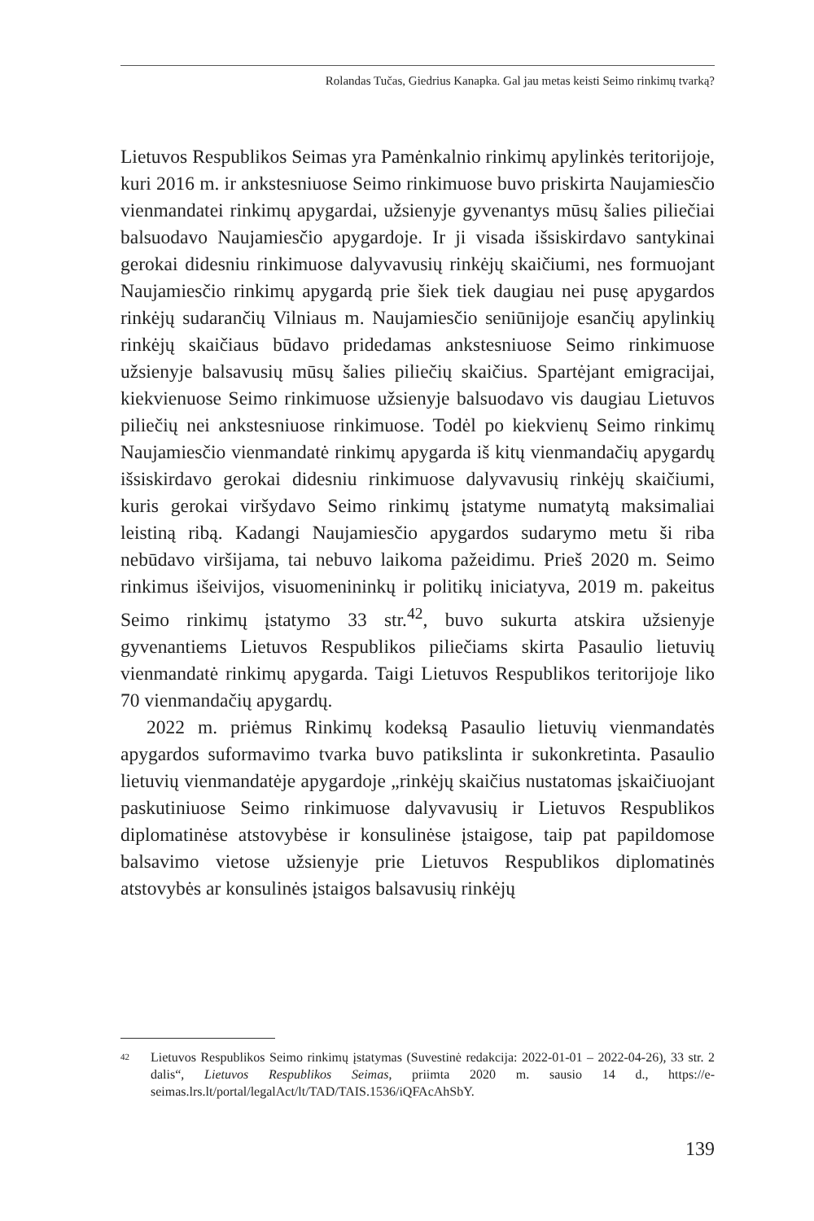Rolandas Tučas, Giedrius Kanapka. Gal jau metas keisti Seimo rinkimų tvarką?
Lietuvos Respublikos Seimas yra Pamėnkalnio rinkimų apylinkės teritorijoje, kuri 2016 m. ir ankstesniuose Seimo rinkimuose buvo priskirta Naujamiesčio vienmandatei rinkimų apygardai, užsienyje gyvenantys mūsų šalies piliečiai balsuodavo Naujamiesčio apygardoje. Ir ji visada išsiskirdavo santykinai gerokai didesniu rinkimuose dalyvavusių rinkėjų skaičiumi, nes formuojant Naujamiesčio rinkimų apygardą prie šiek tiek daugiau nei pusę apygardos rinkėjų sudarančių Vilniaus m. Naujamiesčio seniūnijoje esančių apylinkių rinkėjų skaičiaus būdavo pridedamas ankstesniuose Seimo rinkimuose užsienyje balsavusių mūsų šalies piliečių skaičius. Spartėjant emigracijai, kiekvienuose Seimo rinkimuose užsienyje balsuodavo vis daugiau Lietuvos piliečių nei ankstesniuose rinkimuose. Todėl po kiekvienų Seimo rinkimų Naujamiesčio vienmandatė rinkimų apygarda iš kitų vienmandačių apygardų išsiskirdavo gerokai didesniu rinkimuose dalyvavusių rinkėjų skaičiumi, kuris gerokai viršydavo Seimo rinkimų įstatyme numatytą maksimaliai leistiną ribą. Kadangi Naujamiesčio apygardos sudarymo metu ši riba nebūdavo viršijama, tai nebuvo laikoma pažeidimu. Prieš 2020 m. Seimo rinkimus išeivijos, visuomenininkų ir politikų iniciatyva, 2019 m. pakeitus Seimo rinkimų įstatymo 33 str.<sup>42</sup>, buvo sukurta atskira užsienyje gyvenantiems Lietuvos Respublikos piliečiams skirta Pasaulio lietuvių vienmandatė rinkimų apygarda. Taigi Lietuvos Respublikos teritorijoje liko 70 vienmandačių apygardų.
2022 m. priėmus Rinkimų kodeksą Pasaulio lietuvių vienmandatės apygardos suformavimo tvarka buvo patikslinta ir sukonkretinta. Pasaulio lietuvių vienmandatėje apygardoje „rinkėjų skaičius nustatomas įskaičiuojant paskutiniuose Seimo rinkimuose dalyvavusių ir Lietuvos Respublikos diplomatinėse atstovybėse ir konsulinėse įstaigose, taip pat papildomose balsavimo vietose užsienyje prie Lietuvos Respublikos diplomatinės atstovybės ar konsulinės įstaigos balsavusių rinkėjų
42 Lietuvos Respublikos Seimo rinkimų įstatymas (Suvestinė redakcija: 2022-01-01 – 2022-04-26), 33 str. 2 dalis“, Lietuvos Respublikos Seimas, priimta 2020 m. sausio 14 d., https://e-seimas.lrs.lt/portal/legalAct/lt/TAD/TAIS.1536/iQFAcAhSbY.
139